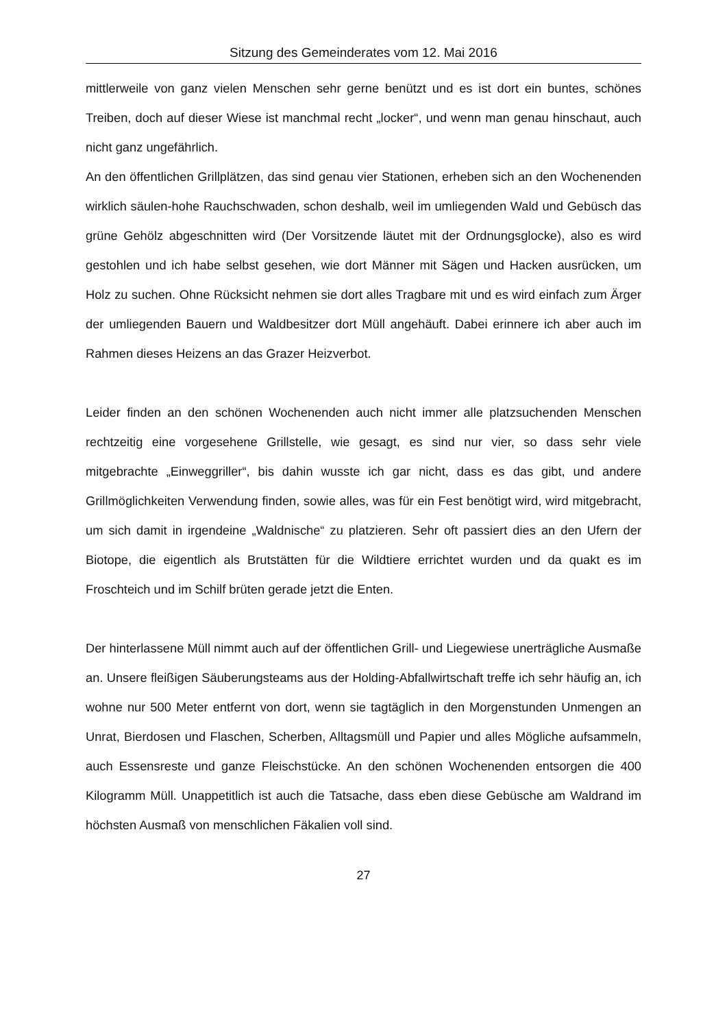Sitzung des Gemeinderates vom 12. Mai 2016
mittlerweile von ganz vielen Menschen sehr gerne benützt und es ist dort ein buntes, schönes Treiben, doch auf dieser Wiese ist manchmal recht „locker“, und wenn man genau hinschaut, auch nicht ganz ungefährlich.
An den öffentlichen Grillplätzen, das sind genau vier Stationen, erheben sich an den Wochenenden wirklich säulen-hohe Rauchschwaden, schon deshalb, weil im umliegenden Wald und Gebüsch das grüne Gehölz abgeschnitten wird (Der Vorsitzende läutet mit der Ordnungsglocke), also es wird gestohlen und ich habe selbst gesehen, wie dort Männer mit Sägen und Hacken ausrücken, um Holz zu suchen. Ohne Rücksicht nehmen sie dort alles Tragbare mit und es wird einfach zum Ärger der umliegenden Bauern und Waldbesitzer dort Müll angehäuft. Dabei erinnere ich aber auch im Rahmen dieses Heizens an das Grazer Heizverbot.
Leider finden an den schönen Wochenenden auch nicht immer alle platzsuchenden Menschen rechtzeitig eine vorgesehene Grillstelle, wie gesagt, es sind nur vier, so dass sehr viele mitgebrachte „Einweggriller“, bis dahin wusste ich gar nicht, dass es das gibt, und andere Grillmöglichkeiten Verwendung finden, sowie alles, was für ein Fest benötigt wird, wird mitgebracht, um sich damit in irgendeine „Waldnische“ zu platzieren. Sehr oft passiert dies an den Ufern der Biotope, die eigentlich als Brutstätten für die Wildtiere errichtet wurden und da quakt es im Froschteich und im Schilf brüten gerade jetzt die Enten.
Der hinterlassene Müll nimmt auch auf der öffentlichen Grill- und Liegewiese unerträgliche Ausmaße an. Unsere fleißigen Säuberungsteams aus der Holding-Abfallwirtschaft treffe ich sehr häufig an, ich wohne nur 500 Meter entfernt von dort, wenn sie tagtäglich in den Morgenstunden Unmengen an Unrat, Bierdosen und Flaschen, Scherben, Alltagsmüll und Papier und alles Mögliche aufsammeln, auch Essensreste und ganze Fleischstücke. An den schönen Wochenenden entsorgen die 400 Kilogramm Müll. Unappetitlich ist auch die Tatsache, dass eben diese Gebüsche am Waldrand im höchsten Ausmaß von menschlichen Fäkalien voll sind.
27